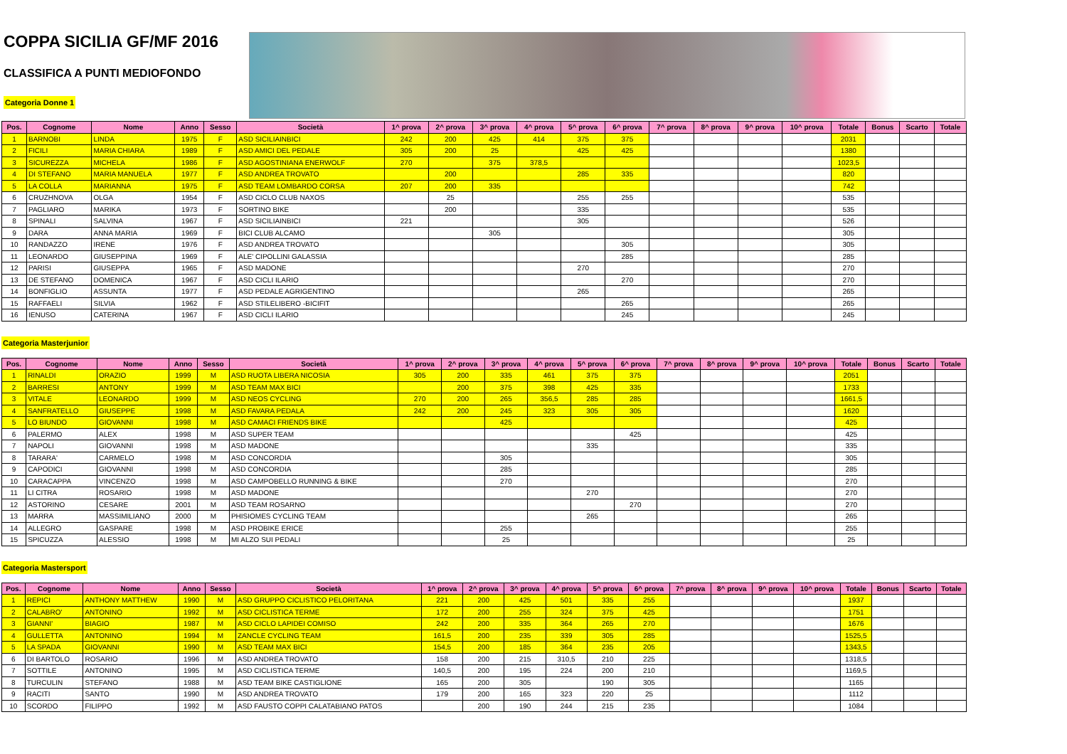COPPA SICILIA GF/MF 2016
CLASSIFICA A PUNTI MEDIOFONDO
Categoria Donne 1
| Pos. | Cognome | Nome | Anno | Sesso | Società | 1^ prova | 2^ prova | 3^ prova | 4^ prova | 5^ prova | 6^ prova | 7^ prova | 8^ prova | 9^ prova | 10^ prova | Totale | Bonus | Scarto | Totale |
| --- | --- | --- | --- | --- | --- | --- | --- | --- | --- | --- | --- | --- | --- | --- | --- | --- | --- | --- | --- |
| 1 | BARNOBI | LINDA | 1975 | F | ASD SICILIAINBICI | 242 | 200 | 425 | 414 | 375 | 375 | | | | | 2031 | | | |
| 2 | FICILI | MARIA CHIARA | 1989 | F | ASD AMICI DEL PEDALE | 305 | 200 | 25 | | 425 | 425 | | | | | 1380 | | | |
| 3 | SICUREZZA | MICHELA | 1986 | F | ASD AGOSTINIANA ENERWOLF | 270 | | 375 | 378,5 | | | | | | | 1023,5 | | | |
| 4 | DI STEFANO | MARIA MANUELA | 1977 | F | ASD ANDREA TROVATO | | 200 | | | 285 | 335 | | | | | 820 | | | |
| 5 | LA COLLA | MARIANNA | 1975 | F | ASD TEAM LOMBARDO CORSA | 207 | 200 | 335 | | | | | | | | 742 | | | |
| 6 | CRUZHNOVA | OLGA | 1954 | F | ASD CICLO CLUB NAXOS | | 25 | | | 255 | 255 | | | | | 535 | | | |
| 7 | PAGLIARO | MARIKA | 1973 | F | SORTINO BIKE | | 200 | | | 335 | | | | | | 535 | | | |
| 8 | SPINALI | SALVINA | 1967 | F | ASD SICILIAINBICI | 221 | | | | 305 | | | | | | 526 | | | |
| 9 | DARA | ANNA MARIA | 1969 | F | BICI CLUB ALCAMO | | | 305 | | | | | | | | 305 | | | |
| 10 | RANDAZZO | IRENE | 1976 | F | ASD ANDREA TROVATO | | | | | | 305 | | | | | 305 | | | |
| 11 | LEONARDO | GIUSEPPINA | 1969 | F | ALE' CIPOLLINI GALASSIA | | | | | | 285 | | | | | 285 | | | |
| 12 | PARISI | GIUSEPPA | 1965 | F | ASD MADONE | | | | | 270 | | | | | | 270 | | | |
| 13 | DE STEFANO | DOMENICA | 1967 | F | ASD CICLI ILARIO | | | | | | 270 | | | | | 270 | | | |
| 14 | BONFIGLIO | ASSUNTA | 1977 | F | ASD PEDALE AGRIGENTINO | | | | | 265 | | | | | | 265 | | | |
| 15 | RAFFAELI | SILVIA | 1962 | F | ASD STILELIBERO -BICIFIT | | | | | | 265 | | | | | 265 | | | |
| 16 | IENUSO | CATERINA | 1967 | F | ASD CICLI ILARIO | | | | | | 245 | | | | | 245 | | | |
Categoria Masterjunior
| Pos. | Cognome | Nome | Anno | Sesso | Società | 1^ prova | 2^ prova | 3^ prova | 4^ prova | 5^ prova | 6^ prova | 7^ prova | 8^ prova | 9^ prova | 10^ prova | Totale | Bonus | Scarto | Totale |
| --- | --- | --- | --- | --- | --- | --- | --- | --- | --- | --- | --- | --- | --- | --- | --- | --- | --- | --- | --- |
| 1 | RINALDI | ORAZIO | 1999 | M | ASD RUOTA LIBERA NICOSIA | 305 | 200 | 335 | 461 | 375 | 375 | | | | | 2051 | | | |
| 2 | BARRESI | ANTONY | 1999 | M | ASD TEAM MAX BICI | | 200 | 375 | 398 | 425 | 335 | | | | | 1733 | | | |
| 3 | VITALE | LEONARDO | 1999 | M | ASD NEOS CYCLING | 270 | 200 | 265 | 356,5 | 285 | 285 | | | | | 1661,5 | | | |
| 4 | SANFRATELLO | GIUSEPPE | 1998 | M | ASD FAVARA PEDALA | 242 | 200 | 245 | 323 | 305 | 305 | | | | | 1620 | | | |
| 5 | LO BIUNDO | GIOVANNI | 1998 | M | ASD CAMACI FRIENDS BIKE | | | 425 | | | | | | | | 425 | | | |
| 6 | PALERMO | ALEX | 1998 | M | ASD SUPER TEAM | | | | | | 425 | | | | | 425 | | | |
| 7 | NAPOLI | GIOVANNI | 1998 | M | ASD MADONE | | | | | 335 | | | | | | 335 | | | |
| 8 | TARARA' | CARMELO | 1998 | M | ASD CONCORDIA | | | 305 | | | | | | | | 305 | | | |
| 9 | CAPODICI | GIOVANNI | 1998 | M | ASD CONCORDIA | | | 285 | | | | | | | | 285 | | | |
| 10 | CARACAPPA | VINCENZO | 1998 | M | ASD CAMPOBELLO RUNNING & BIKE | | | 270 | | | | | | | | 270 | | | |
| 11 | LI CITRA | ROSARIO | 1998 | M | ASD MADONE | | | | | 270 | | | | | | 270 | | | |
| 12 | ASTORINO | CESARE | 2001 | M | ASD TEAM ROSARNO | | | | | | 270 | | | | | 270 | | | |
| 13 | MARRA | MASSIMILIANO | 2000 | M | PHISIOMES CYCLING TEAM | | | | | 265 | | | | | | 265 | | | |
| 14 | ALLEGRO | GASPARE | 1998 | M | ASD PROBIKE ERICE | | | 255 | | | | | | | | 255 | | | |
| 15 | SPICUZZA | ALESSIO | 1998 | M | MI ALZO SUI PEDALI | | | 25 | | | | | | | | 25 | | | |
Categoria Mastersport
| Pos. | Cognome | Nome | Anno | Sesso | Società | 1^ prova | 2^ prova | 3^ prova | 4^ prova | 5^ prova | 6^ prova | 7^ prova | 8^ prova | 9^ prova | 10^ prova | Totale | Bonus | Scarto | Totale |
| --- | --- | --- | --- | --- | --- | --- | --- | --- | --- | --- | --- | --- | --- | --- | --- | --- | --- | --- | --- |
| 1 | REPICI | ANTHONY MATTHEW | 1990 | M | ASD GRUPPO CICLISTICO PELORITANA | 221 | 200 | 425 | 501 | 335 | 255 | | | | | 1937 | | | |
| 2 | CALABRO' | ANTONINO | 1992 | M | ASD CICLISTICA TERME | 172 | 200 | 255 | 324 | 375 | 425 | | | | | 1751 | | | |
| 3 | GIANNI' | BIAGIO | 1987 | M | ASD CICLO LAPIDEI COMISO | 242 | 200 | 335 | 364 | 265 | 270 | | | | | 1676 | | | |
| 4 | GULLETTA | ANTONINO | 1994 | M | ZANCLE CYCLING TEAM | 161,5 | 200 | 235 | 339 | 305 | 285 | | | | | 1525,5 | | | |
| 5 | LA SPADA | GIOVANNI | 1990 | M | ASD TEAM MAX BICI | 154,5 | 200 | 185 | 364 | 235 | 205 | | | | | 1343,5 | | | |
| 6 | DI BARTOLO | ROSARIO | 1996 | M | ASD ANDREA TROVATO | 158 | 200 | 215 | 310,5 | 210 | 225 | | | | | 1318,5 | | | |
| 7 | SOTTILE | ANTONINO | 1995 | M | ASD CICLISTICA TERME | 140,5 | 200 | 195 | 224 | 200 | 210 | | | | | 1169,5 | | | |
| 8 | TURCULIN | STEFANO | 1988 | M | ASD TEAM BIKE CASTIGLIONE | 165 | 200 | 305 | | 190 | 305 | | | | | 1165 | | | |
| 9 | RACITI | SANTO | 1990 | M | ASD ANDREA TROVATO | 179 | 200 | 165 | 323 | 220 | 25 | | | | | 1112 | | | |
| 10 | SCORDO | FILIPPO | 1992 | M | ASD FAUSTO COPPI CALATABIANO PATOS | | 200 | 190 | 244 | 215 | 235 | | | | | 1084 | | | |